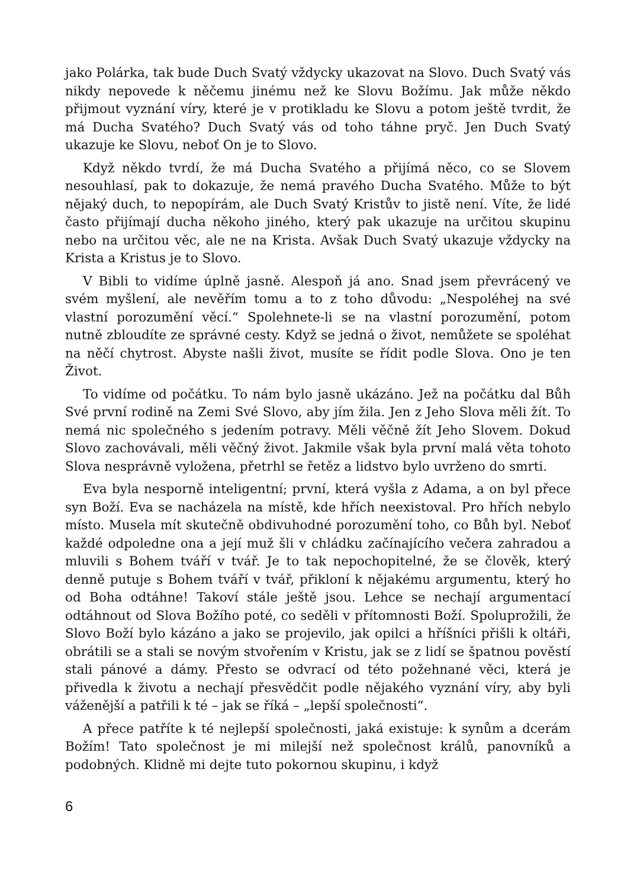jako Polárka, tak bude Duch Svatý vždycky ukazovat na Slovo. Duch Svatý vás nikdy nepovede k něčemu jinému než ke Slovu Božímu. Jak může někdo přijmout vyznání víry, které je v protikladu ke Slovu a potom ještě tvrdit, že má Ducha Svatého? Duch Svatý vás od toho táhne pryč. Jen Duch Svatý ukazuje ke Slovu, neboť On je to Slovo.
Když někdo tvrdí, že má Ducha Svatého a přijímá něco, co se Slovem nesouhlasí, pak to dokazuje, že nemá pravého Ducha Svatého. Může to být nějaký duch, to nepopírám, ale Duch Svatý Kristův to jistě není. Víte, že lidé často přijímají ducha někoho jiného, který pak ukazuje na určitou skupinu nebo na určitou věc, ale ne na Krista. Avšak Duch Svatý ukazuje vždycky na Krista a Kristus je to Slovo.
V Bibli to vidíme úplně jasně. Alespoň já ano. Snad jsem převrácený ve svém myšlení, ale nevěřím tomu a to z toho důvodu: „Nespoléhej na své vlastní porozumění věcí.“ Spolehnete-li se na vlastní porozumění, potom nutně zbloudíte ze správné cesty. Když se jedná o život, nemůžete se spoléhat na něčí chytrost. Abyste našli život, musíte se řídit podle Slova. Ono je ten Život.
To vidíme od počátku. To nám bylo jasně ukázáno. Jež na počátku dal Bůh Své první rodině na Zemi Své Slovo, aby jím žila. Jen z Jeho Slova měli žít. To nemá nic společného s jedením potravy. Měli věčně žít Jeho Slovem. Dokud Slovo zachovávali, měli věčný život. Jakmile však byla první malá věta tohoto Slova nesprávně vyložena, přetrhl se řetěz a lidstvo bylo uvrženo do smrti.
Eva byla nesporně inteligentní; první, která vyšla z Adama, a on byl přece syn Boží. Eva se nacházela na místě, kde hřích neexistoval. Pro hřích nebylo místo. Musela mít skutečně obdivuhodné porozumění toho, co Bůh byl. Neboť každé odpoledne ona a její muž šli v chládku začínajícího večera zahradou a mluvili s Bohem tváří v tvář. Je to tak nepochopitelné, že se člověk, který denně putuje s Bohem tváří v tvář, přikloní k nějakému argumentu, který ho od Boha odtáhne! Takoví stále ještě jsou. Lehce se nechají argumentací odtáhnout od Slova Božího poté, co seděli v přítomnosti Boží. Spoluprožili, že Slovo Boží bylo kázáno a jako se projevilo, jak opilci a hříšníci přišli k oltáři, obrátili se a stali se novým stvořením v Kristu, jak se z lidí se špatnou pověstí stali pánové a dámy. Přesto se odvrací od této požehnané věci, která je přivedla k životu a nechají přesvědčit podle nějakého vyznání víry, aby byli váženější a patřili k té – jak se říká – „lepší společnosti“.
A přece patříte k té nejlepší společnosti, jaká existuje: k synům a dcerám Božím! Tato společnost je mi milejší než společnost králů, panovníků a podobných. Klidně mi dejte tuto pokornou skupinu, i když
6